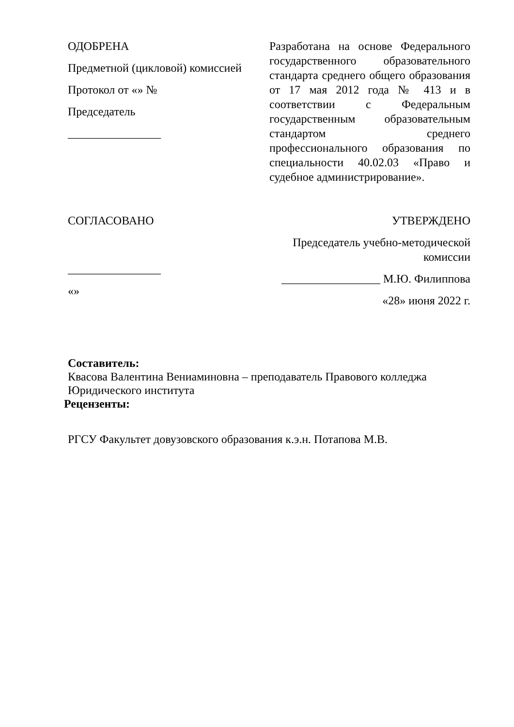ОДОБРЕНА
Предметной (цикловой) комиссией
Протокол от «» №
Председатель
________________
Разработана на основе Федерального государственного образовательного стандарта среднего общего образования от 17 мая 2012 года № 413 и в соответствии с Федеральным государственным образовательным стандартом среднего профессионального образования по специальности 40.02.03 «Право и судебное администрирование».
СОГЛАСОВАНО
________________
«»
УТВЕРЖДЕНО
Председатель учебно-методической комиссии
_________________ М.Ю. Филиппова
«28» июня 2022 г.
Составитель:
Квасова Валентина Вениаминовна – преподаватель Правового колледжа Юридического института
Рецензенты:
РГСУ Факультет довузовского образования к.э.н. Потапова М.В.